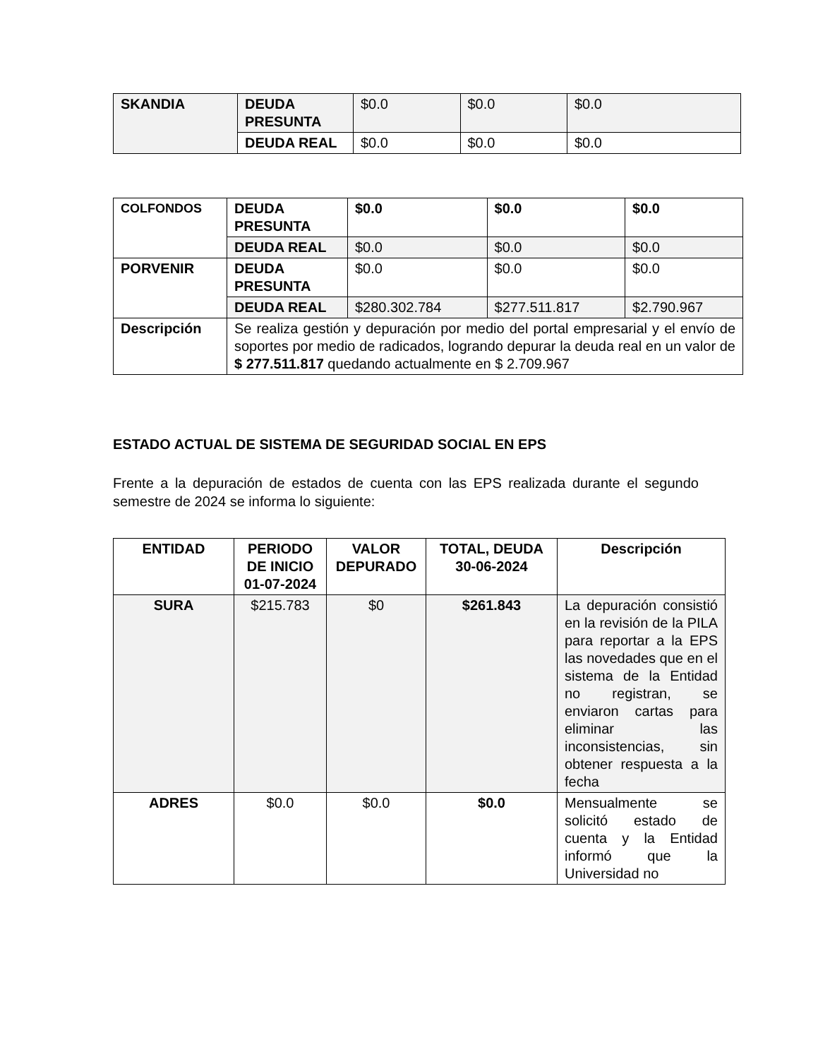| SKANDIA | DEUDA PRESUNTA | $0.0 | $0.0 | $0.0 |
| | DEUDA REAL | $0.0 | $0.0 | $0.0 |
| COLFONDOS | DEUDA PRESUNTA | $0.0 | $0.0 | $0.0 |
| | DEUDA REAL | $0.0 | $0.0 | $0.0 |
| PORVENIR | DEUDA PRESUNTA | $0.0 | $0.0 | $0.0 |
| | DEUDA REAL | $280.302.784 | $277.511.817 | $2.790.967 |
| Descripción | Se realiza gestión y depuración por medio del portal empresarial y el envío de soportes por medio de radicados, logrando depurar la deuda real en un valor de $ 277.511.817 quedando actualmente en $ 2.709.967 | | | |
ESTADO ACTUAL DE SISTEMA DE SEGURIDAD SOCIAL EN EPS
Frente a la depuración de estados de cuenta con las EPS realizada durante el segundo semestre de 2024 se informa lo siguiente:
| ENTIDAD | PERIODO DE INICIO 01-07-2024 | VALOR DEPURADO | TOTAL, DEUDA 30-06-2024 | Descripción |
| --- | --- | --- | --- | --- |
| SURA | $215.783 | $0 | $261.843 | La depuración consistió en la revisión de la PILA para reportar a la EPS las novedades que en el sistema de la Entidad no registran, se enviaron cartas para eliminar las inconsistencias, sin obtener respuesta a la fecha |
| ADRES | $0.0 | $0.0 | $0.0 | Mensualmente se solicitó estado de cuenta y la Entidad informó que la Universidad no |